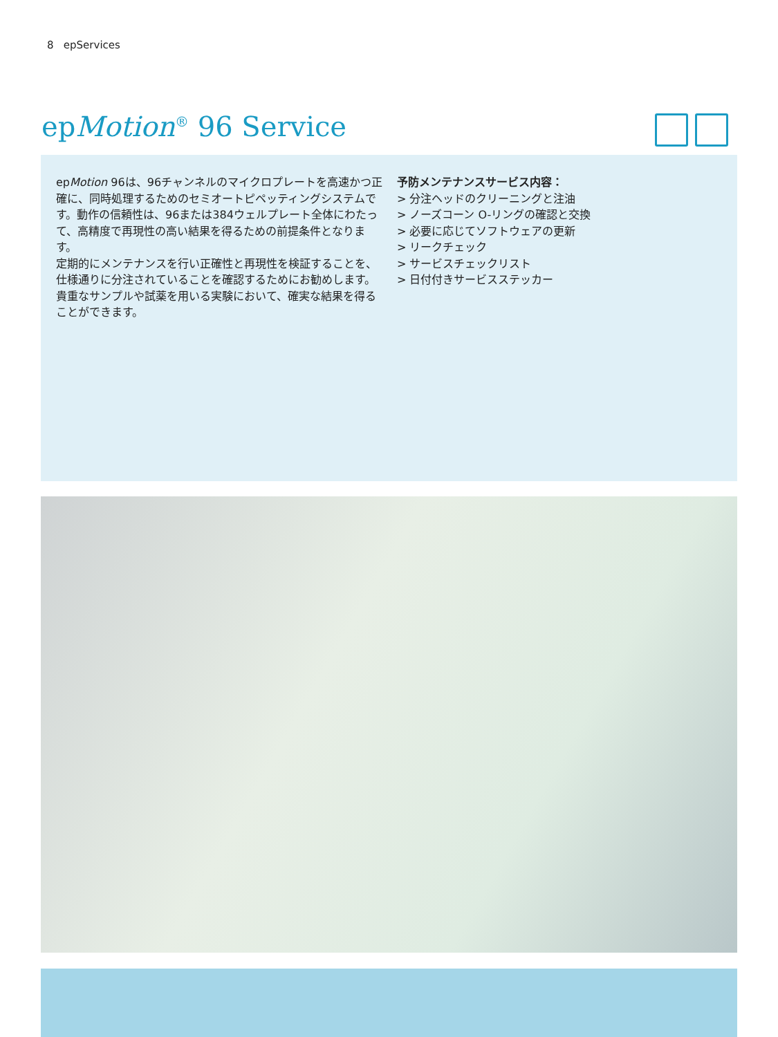8 epServices
epMotion<sup>®</sup> 96 Service
epMotion 96は、96チャンネルのマイクロプレートを高速かつ正確に、同時処理するためのセミオートピペッティングシステムです。動作の信頼性は、96または384ウェルプレート全体にわたって、高精度で再現性の高い結果を得るための前提条件となります。
定期的にメンテナンスを行い正確性と再現性を検証することを、仕様通りに分注されていることを確認するためにお勧めします。貴重なサンプルや試薬を用いる実験において、確実な結果を得ることができます。
予防メンテナンスサービス内容：
> 分注ヘッドのクリーニングと注油
> ノーズコーン O-リングの確認と交換
> 必要に応じてソフトウェアの更新
> リークチェック
> サービスチェックリスト
> 日付付きサービスステッカー